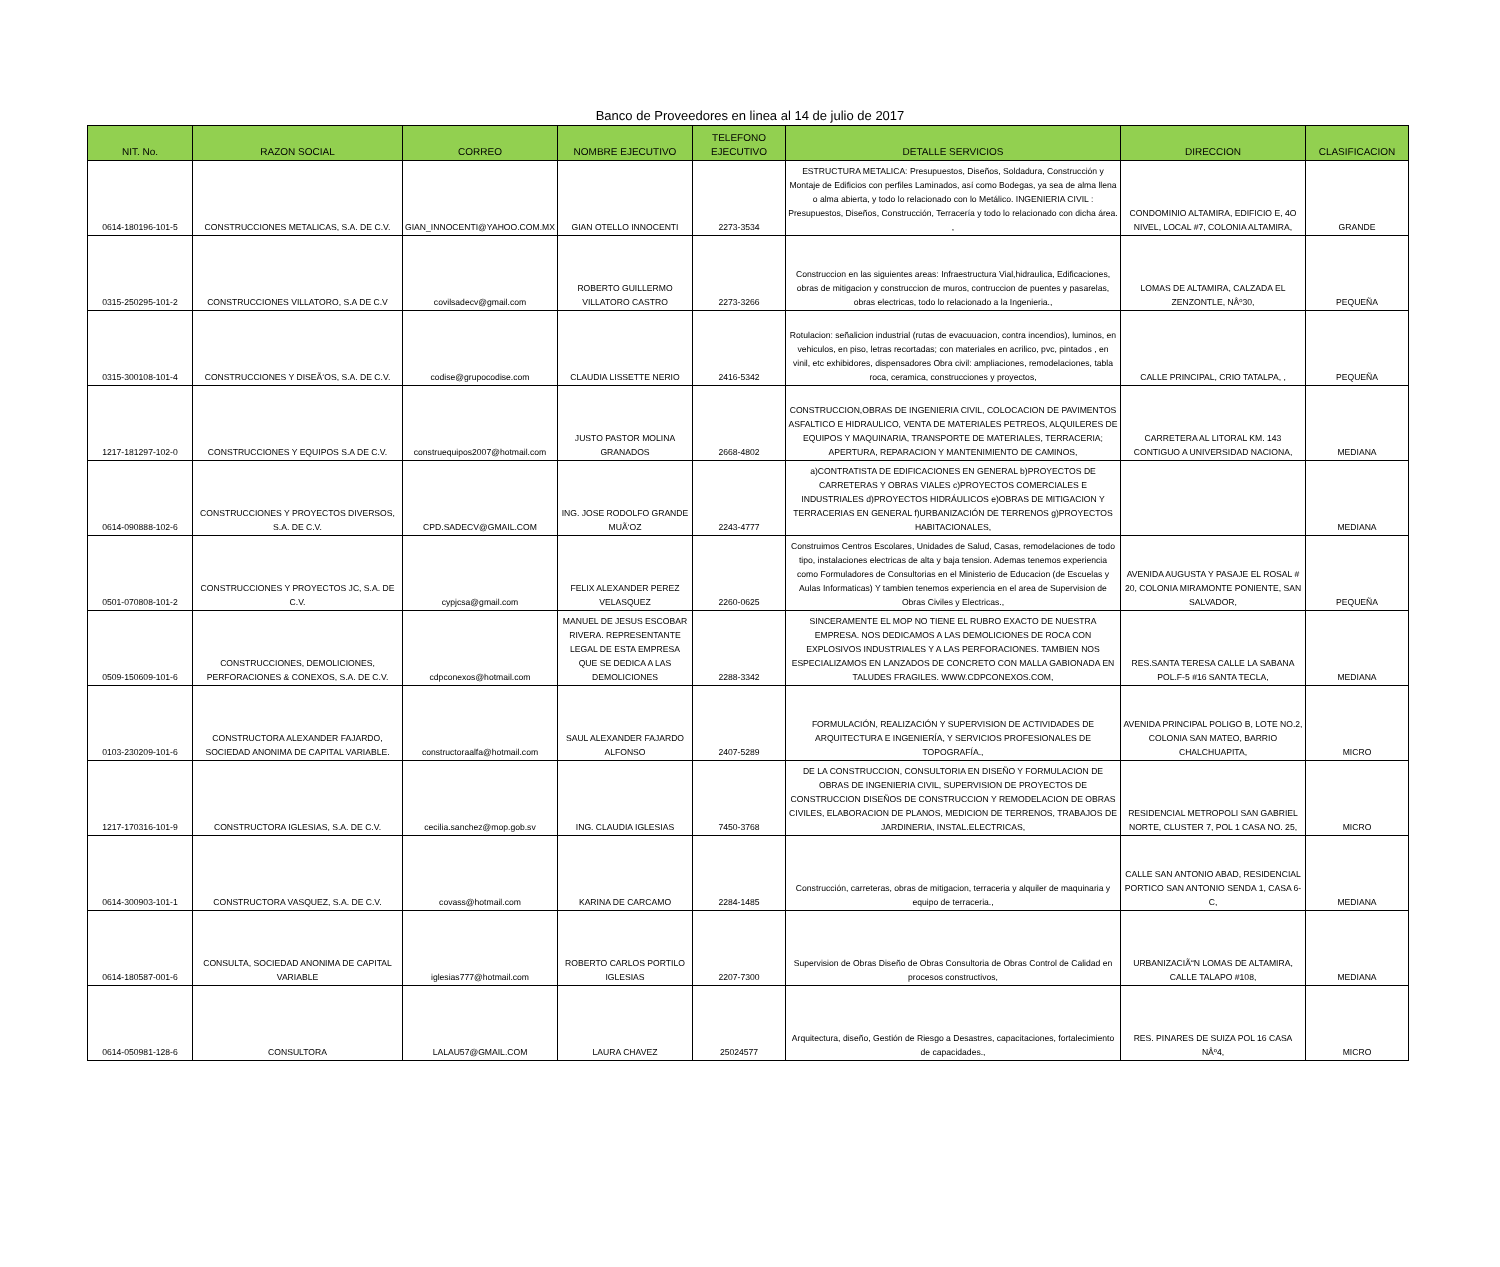Banco de Proveedores en linea al 14 de julio de 2017
| NIT. No. | RAZON SOCIAL | CORREO | NOMBRE EJECUTIVO | TELEFONO EJECUTIVO | DETALLE SERVICIOS | DIRECCION | CLASIFICACION |
| --- | --- | --- | --- | --- | --- | --- | --- |
| 0614-180196-101-5 | CONSTRUCCIONES METALICAS, S.A. DE C.V. | GIAN_INNOCENTI@YAHOO.COM.MX | GIAN OTELLO INNOCENTI | 2273-3534 | ESTRUCTURA METALICA: Presupuestos, Diseños, Soldadura, Construcción y Montaje de Edificios con perfiles Laminados, así como Bodegas, ya sea de alma llena o alma abierta, y todo lo relacionado con lo Metálico. INGENIERIA CIVIL : Presupuestos, Diseños, Construcción, Terracería y todo lo relacionado con dicha área. , | CONDOMINIO ALTAMIRA, EDIFICIO E, 4O NIVEL, LOCAL #7, COLONIA ALTAMIRA, | GRANDE |
| 0315-250295-101-2 | CONSTRUCCIONES VILLATORO, S.A DE C.V | covilsadecv@gmail.com | ROBERTO GUILLERMO VILLATORO CASTRO | 2273-3266 | Construccion en las siguientes areas: Infraestructura Vial,hidraulica, Edificaciones, obras de mitigacion y construccion de muros, contruccion de puentes y pasarelas, obras electricas, todo lo relacionado a la Ingenieria., | LOMAS DE ALTAMIRA, CALZADA EL ZENZONTLE, NÂº30, | PEQUEÑA |
| 0315-300108-101-4 | CONSTRUCCIONES Y DISEÃ‘OS, S.A. DE C.V. | codise@grupocodise.com | CLAUDIA LISSETTE NERIO | 2416-5342 | Rotulacion: señalicion industrial (rutas de evacuuacion, contra incendios), luminos, en vehiculos, en piso, letras recortadas; con materiales en acrilico, pvc, pintados , en vinil, etc exhibidores, dispensadores Obra civil: ampliaciones, remodelaciones, tabla roca, ceramica, construcciones y proyectos, | CALLE PRINCIPAL, CRIO TATALPA, , | PEQUEÑA |
| 1217-181297-102-0 | CONSTRUCCIONES Y EQUIPOS S.A DE C.V. | construequipos2007@hotmail.com | JUSTO PASTOR MOLINA GRANADOS | 2668-4802 | CONSTRUCCION,OBRAS DE INGENIERIA CIVIL, COLOCACION DE PAVIMENTOS ASFALTICO E HIDRAULICO, VENTA DE MATERIALES PETREOS, ALQUILERES DE EQUIPOS Y MAQUINARIA, TRANSPORTE DE MATERIALES, TERRACERIA; APERTURA, REPARACION Y MANTENIMIENTO DE CAMINOS, | CARRETERA AL LITORAL KM. 143 CONTIGUO A UNIVERSIDAD NACIONA, | MEDIANA |
| 0614-090888-102-6 | CONSTRUCCIONES Y PROYECTOS DIVERSOS, S.A. DE C.V. | CPD.SADECV@GMAIL.COM | ING. JOSE RODOLFO GRANDE MUÃ‘OZ | 2243-4777 | a)CONTRATISTA DE EDIFICACIONES EN GENERAL b)PROYECTOS DE CARRETERAS Y OBRAS VIALES c)PROYECTOS COMERCIALES E INDUSTRIALES d)PROYECTOS HIDRÁULICOS e)OBRAS DE MITIGACION Y TERRACERIAS EN GENERAL f)URBANIZACIÓN DE TERRENOS g)PROYECTOS HABITACIONALES, | | MEDIANA |
| 0501-070808-101-2 | CONSTRUCCIONES Y PROYECTOS JC, S.A. DE C.V. | cypjcsa@gmail.com | FELIX ALEXANDER PEREZ VELASQUEZ | 2260-0625 | Construimos Centros Escolares, Unidades de Salud, Casas, remodelaciones de todo tipo, instalaciones electricas de alta y baja tension. Ademas tenemos experiencia como Formuladores de Consultorias en el Ministerio de Educacion (de Escuelas y Aulas Informaticas) Y tambien tenemos experiencia en el area de Supervision de Obras Civiles y Electricas., | AVENIDA AUGUSTA Y PASAJE EL ROSAL # 20, COLONIA MIRAMONTE PONIENTE, SAN SALVADOR, | PEQUEÑA |
| 0509-150609-101-6 | CONSTRUCCIONES, DEMOLICIONES, PERFORACIONES & CONEXOS, S.A. DE C.V. | cdpconexos@hotmail.com | MANUEL DE JESUS ESCOBAR RIVERA. REPRESENTANTE LEGAL DE ESTA EMPRESA QUE SE DEDICA A LAS DEMOLICIONES | 2288-3342 | SINCERAMENTE EL MOP NO TIENE EL RUBRO EXACTO DE NUESTRA EMPRESA. NOS DEDICAMOS A LAS DEMOLICIONES DE ROCA CON EXPLOSIVOS INDUSTRIALES Y A LAS PERFORACIONES. TAMBIEN NOS ESPECIALIZAMOS EN LANZADOS DE CONCRETO CON MALLA GABIONADA EN TALUDES FRAGILES. WWW.CDPCONEXOS.COM, | RES.SANTA TERESA CALLE LA SABANA POL.F-5 #16 SANTA TECLA, | MEDIANA |
| 0103-230209-101-6 | CONSTRUCTORA ALEXANDER FAJARDO, SOCIEDAD ANONIMA DE CAPITAL VARIABLE. | constructoraalfa@hotmail.com | SAUL ALEXANDER FAJARDO ALFONSO | 2407-5289 | FORMULACIÓN, REALIZACIÓN Y SUPERVISION DE ACTIVIDADES DE ARQUITECTURA E INGENIERÍA, Y SERVICIOS PROFESIONALES DE TOPOGRAFÍA., | AVENIDA PRINCIPAL POLIGO B, LOTE NO.2, COLONIA SAN MATEO, BARRIO CHALCHUAPITA, | MICRO |
| 1217-170316-101-9 | CONSTRUCTORA IGLESIAS, S.A. DE C.V. | cecilia.sanchez@mop.gob.sv | ING. CLAUDIA IGLESIAS | 7450-3768 | DE LA CONSTRUCCION, CONSULTORIA EN DISEÑO Y FORMULACION DE OBRAS DE INGENIERIA CIVIL, SUPERVISION DE PROYECTOS DE CONSTRUCCION DISEÑOS DE CONSTRUCCION Y REMODELACION DE OBRAS CIVILES, ELABORACION DE PLANOS, MEDICION DE TERRENOS, TRABAJOS DE JARDINERIA, INSTAL.ELECTRICAS, | RESIDENCIAL METROPOLI SAN GABRIEL NORTE, CLUSTER 7, POL 1 CASA NO. 25, | MICRO |
| 0614-300903-101-1 | CONSTRUCTORA VASQUEZ, S.A. DE C.V. | covass@hotmail.com | KARINA DE CARCAMO | 2284-1485 | Construcción, carreteras, obras de mitigacion, terraceria y alquiler de maquinaria y equipo de terraceria., | CALLE SAN ANTONIO ABAD, RESIDENCIAL PORTICO SAN ANTONIO SENDA 1, CASA 6-C, | MEDIANA |
| 0614-180587-001-6 | CONSULTA, SOCIEDAD ANONIMA DE CAPITAL VARIABLE | iglesias777@hotmail.com | ROBERTO CARLOS PORTILO IGLESIAS | 2207-7300 | Supervision de Obras Diseño de Obras Consultoria de Obras Control de Calidad en procesos constructivos, | URBANIZACIÃ“N LOMAS DE ALTAMIRA, CALLE TALAPO #108, | MEDIANA |
| 0614-050981-128-6 | CONSULTORA | LALAU57@GMAIL.COM | LAURA CHAVEZ | 25024577 | Arquitectura, diseño, Gestión de Riesgo a Desastres, capacitaciones, fortalecimiento de capacidades., | RES. PINARES DE SUIZA POL 16 CASA NÂº4, | MICRO |